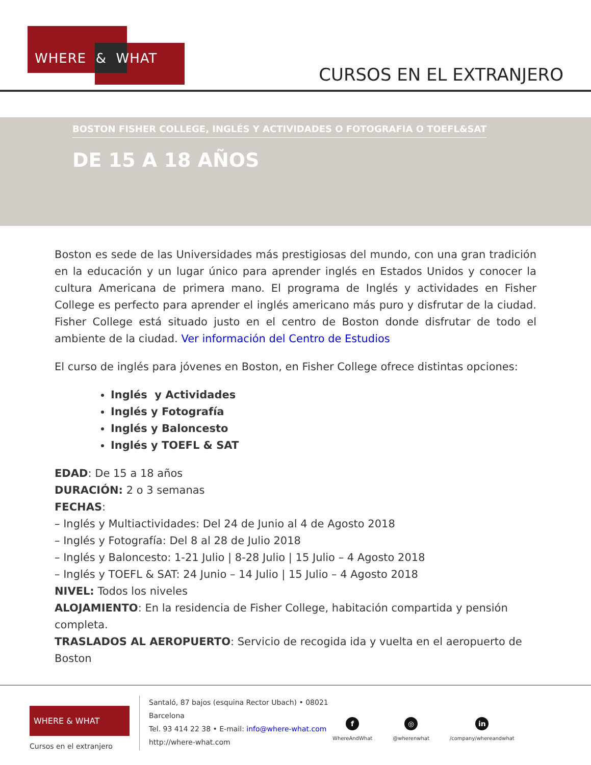WHERE & WHAT
CURSOS EN EL EXTRANJERO
BOSTON FISHER COLLEGE, INGLÉS Y ACTIVIDADES O FOTOGRAFIA O TOEFL&SAT
DE 15 A 18 AÑOS
Boston es sede de las Universidades más prestigiosas del mundo, con una gran tradición en la educación y un lugar único para aprender inglés en Estados Unidos y conocer la cultura Americana de primera mano. El programa de Inglés y actividades en Fisher College es perfecto para aprender el inglés americano más puro y disfrutar de la ciudad. Fisher College está situado justo en el centro de Boston donde disfrutar de todo el ambiente de la ciudad. Ver información del Centro de Estudios
El curso de inglés para jóvenes en Boston, en Fisher College ofrece distintas opciones:
Inglés y Actividades
Inglés y Fotografía
Inglés y Baloncesto
Inglés y TOEFL & SAT
EDAD: De 15 a 18 años
DURACIÓN: 2 o 3 semanas
FECHAS:
– Inglés y Multiactividades: Del 24 de Junio al 4 de Agosto 2018
– Inglés y Fotografía: Del 8 al 28 de Julio 2018
– Inglés y Baloncesto: 1-21 Julio | 8-28 Julio | 15 Julio – 4 Agosto 2018
– Inglés y TOEFL & SAT: 24 Junio – 14 Julio | 15 Julio – 4 Agosto 2018
NIVEL: Todos los niveles
ALOJAMIENTO: En la residencia de Fisher College, habitación compartida y pensión completa.
TRASLADOS AL AEROPUERTO: Servicio de recogida ida y vuelta en el aeropuerto de Boston
WHERE & WHAT
Cursos en el extranjero
Santaló, 87 bajos (esquina Rector Ubach) • 08021
Barcelona
Tel. 93 414 22 38 • E-mail: info@where-what.com
http://where-what.com
f
WhereAndWhat
◎
@wherenwhat
in
/company/whereandwhat